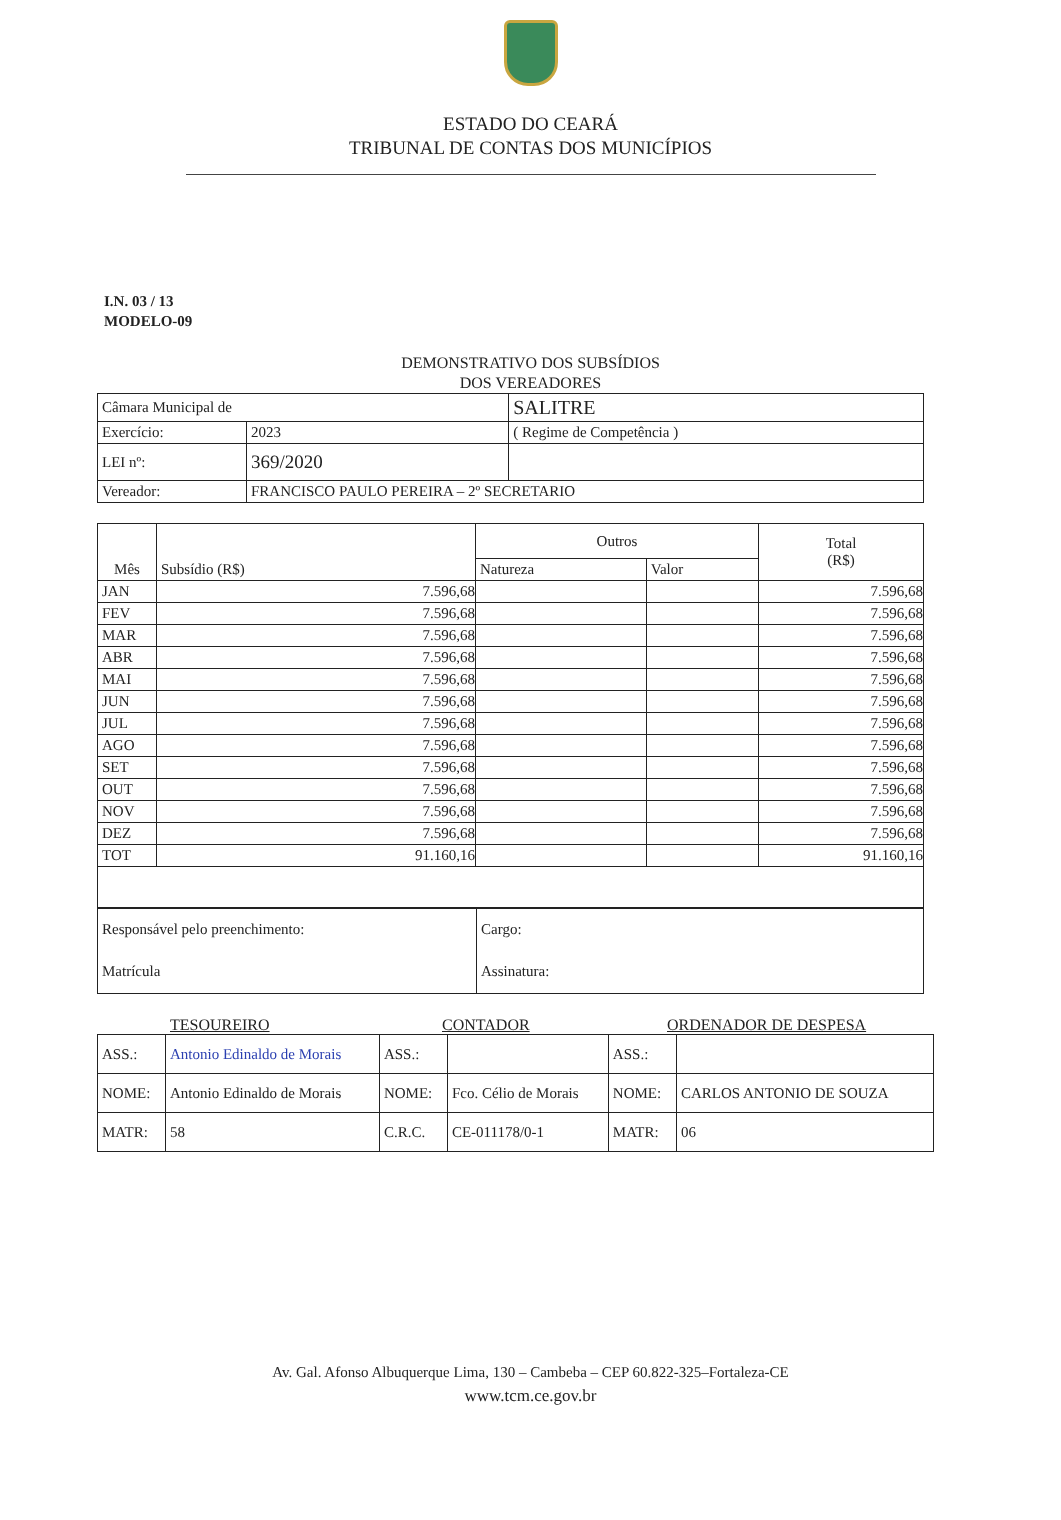ESTADO DO CEARÁ
TRIBUNAL DE CONTAS DOS MUNICÍPIOS
I.N. 03 / 13
MODELO-09
DEMONSTRATIVO DOS SUBSÍDIOS
DOS VEREADORES
| Câmara Municipal de | | SALITRE |
| Exercício: | 2023 | ( Regime de Competência ) |
| LEI nº: | 369/2020 | |
| Vereador: | FRANCISCO PAULO PEREIRA – 2º SECRETARIO | |
| Mês | Subsídio (R$) | Outros | | Total (R$) |
| --- | --- | --- | --- | --- |
| | | Natureza | Valor | |
| JAN | 7.596,68 | | | 7.596,68 |
| FEV | 7.596,68 | | | 7.596,68 |
| MAR | 7.596,68 | | | 7.596,68 |
| ABR | 7.596,68 | | | 7.596,68 |
| MAI | 7.596,68 | | | 7.596,68 |
| JUN | 7.596,68 | | | 7.596,68 |
| JUL | 7.596,68 | | | 7.596,68 |
| AGO | 7.596,68 | | | 7.596,68 |
| SET | 7.596,68 | | | 7.596,68 |
| OUT | 7.596,68 | | | 7.596,68 |
| NOV | 7.596,68 | | | 7.596,68 |
| DEZ | 7.596,68 | | | 7.596,68 |
| TOT | 91.160,16 | | | 91.160,16 |
| Responsável pelo preenchimento: | Cargo: |
| Matrícula | Assinatura: |
TESOUREIRO CONTADOR ORDENADOR DE DESPESA
| ASS.: | Antonio Edinaldo de Morais | ASS.: | | ASS.: | |
| NOME: | Antonio Edinaldo de Morais | NOME: | Fco. Célio de Morais | NOME: | CARLOS ANTONIO DE SOUZA |
| MATR: | 58 | C.R.C. | CE-011178/0-1 | MATR: | 06 |
Av. Gal. Afonso Albuquerque Lima, 130 – Cambeba – CEP 60.822-325–Fortaleza-CE
www.tcm.ce.gov.br